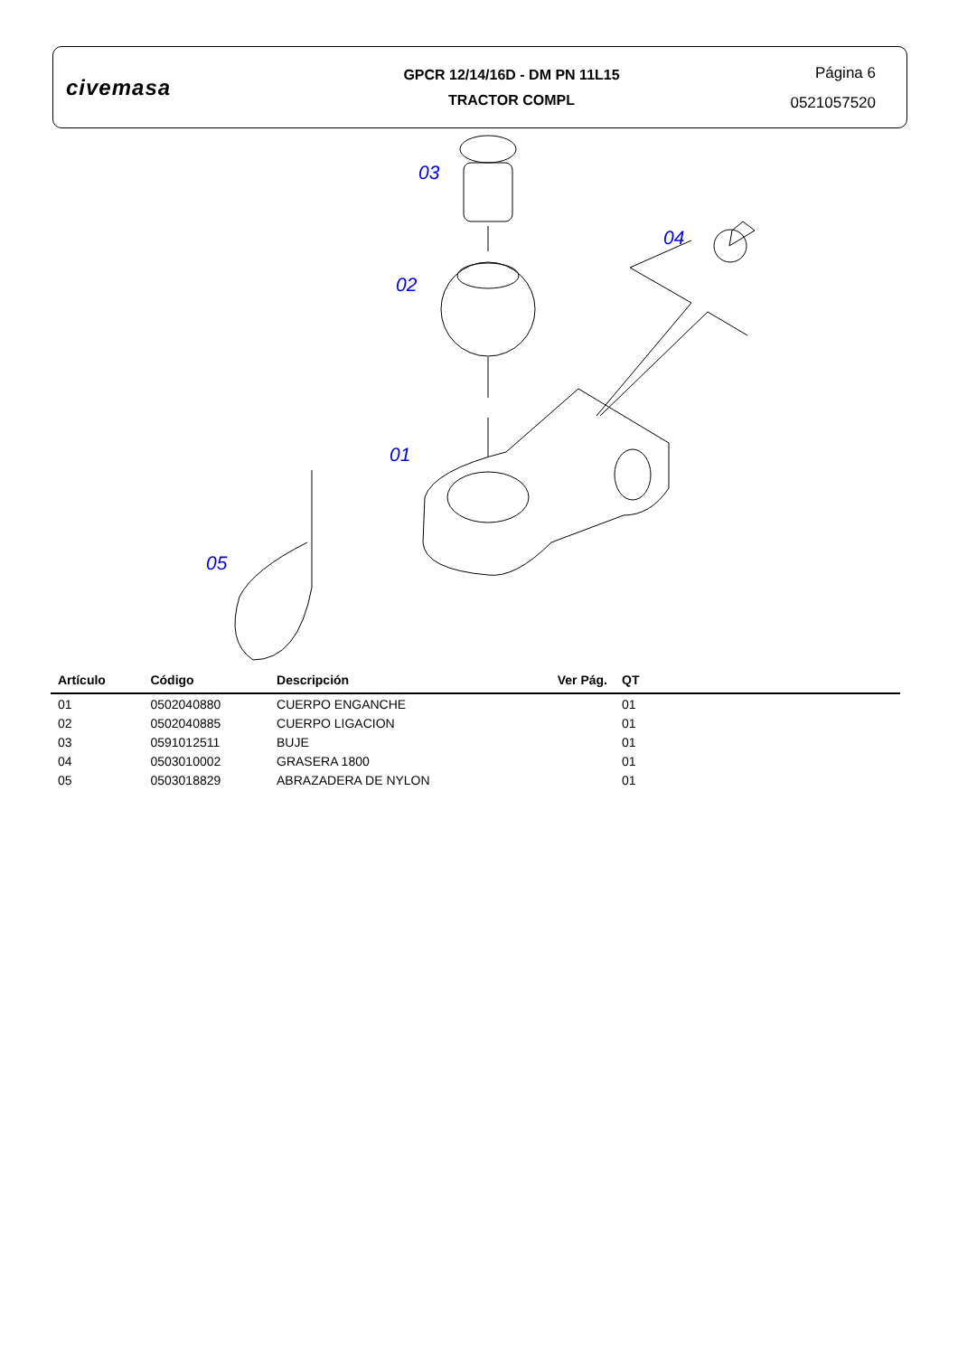civemasa
GPCR 12/14/16D - DM PN 11L15
TRACTOR COMPL
Página 6
0521057520
03
04
02
01
05
| Artículo | Código | Descripción | Ver Pág. | QT |
| --- | --- | --- | --- | --- |
| 01 | 0502040880 | CUERPO ENGANCHE | | 01 |
| 02 | 0502040885 | CUERPO LIGACION | | 01 |
| 03 | 0591012511 | BUJE | | 01 |
| 04 | 0503010002 | GRASERA 1800 | | 01 |
| 05 | 0503018829 | ABRAZADERA DE NYLON | | 01 |